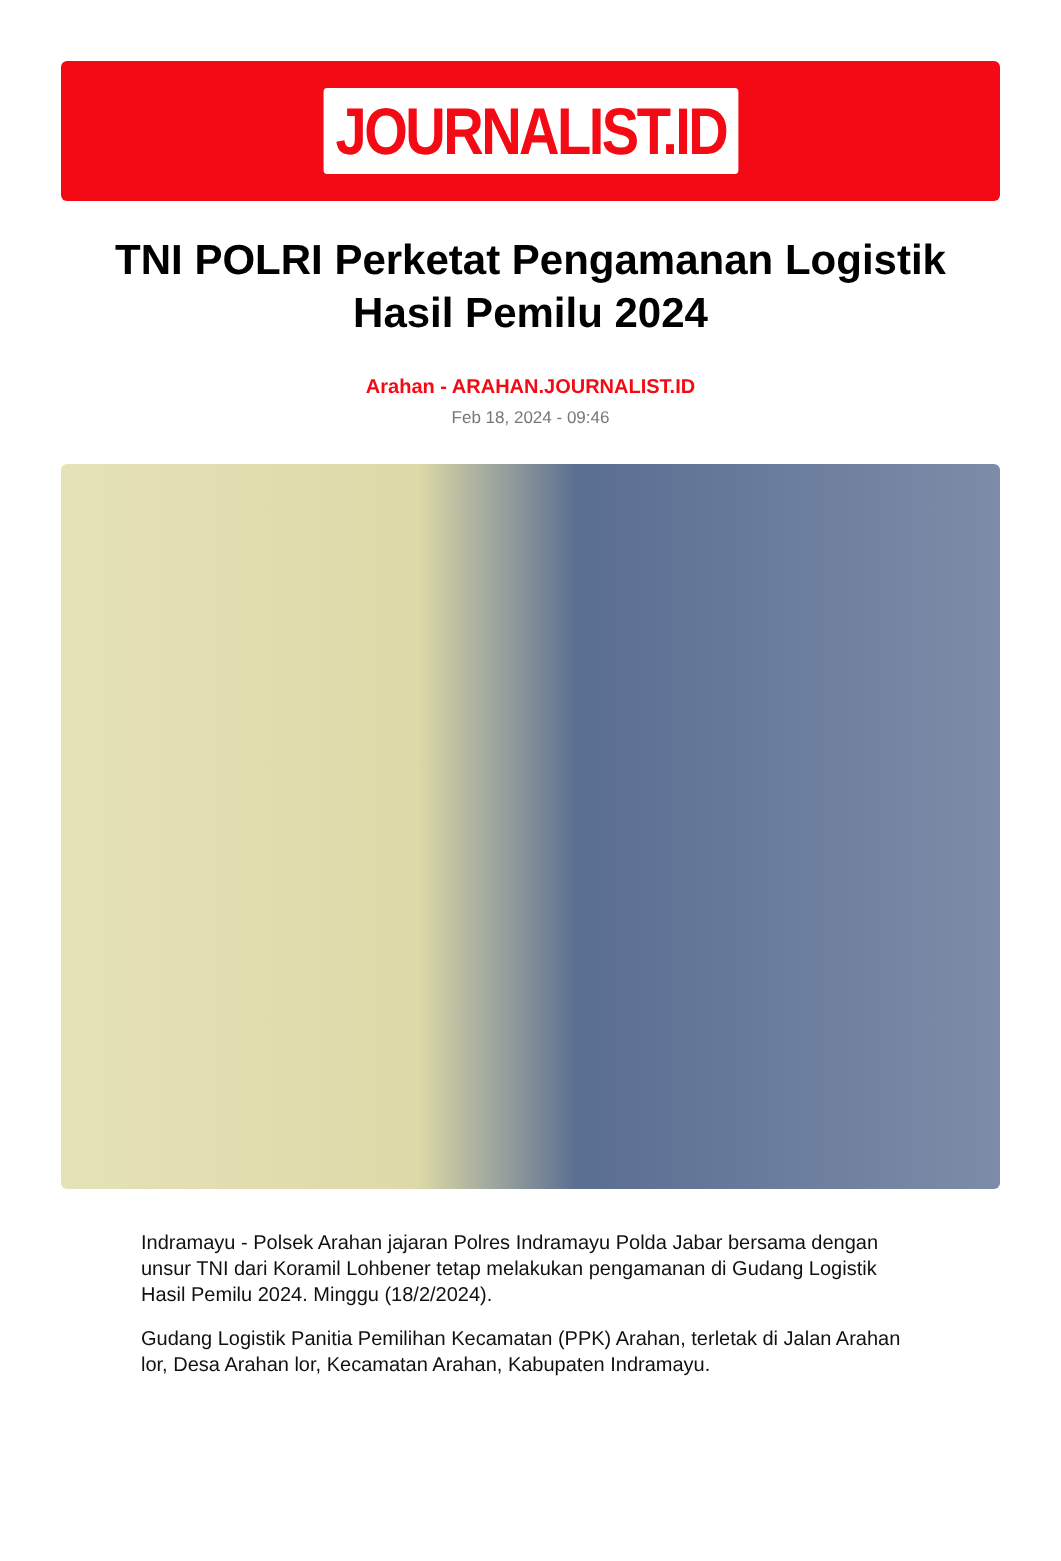JOURNALIST.ID
TNI POLRI Perketat Pengamanan Logistik Hasil Pemilu 2024
Arahan - ARAHAN.JOURNALIST.ID
Feb 18, 2024 - 09:46
Indramayu - Polsek Arahan jajaran Polres Indramayu Polda Jabar bersama dengan unsur TNI dari Koramil Lohbener tetap melakukan pengamanan di Gudang Logistik Hasil Pemilu 2024. Minggu (18/2/2024).
Gudang Logistik Panitia Pemilihan Kecamatan (PPK) Arahan, terletak di Jalan Arahan lor, Desa Arahan lor, Kecamatan Arahan, Kabupaten Indramayu.